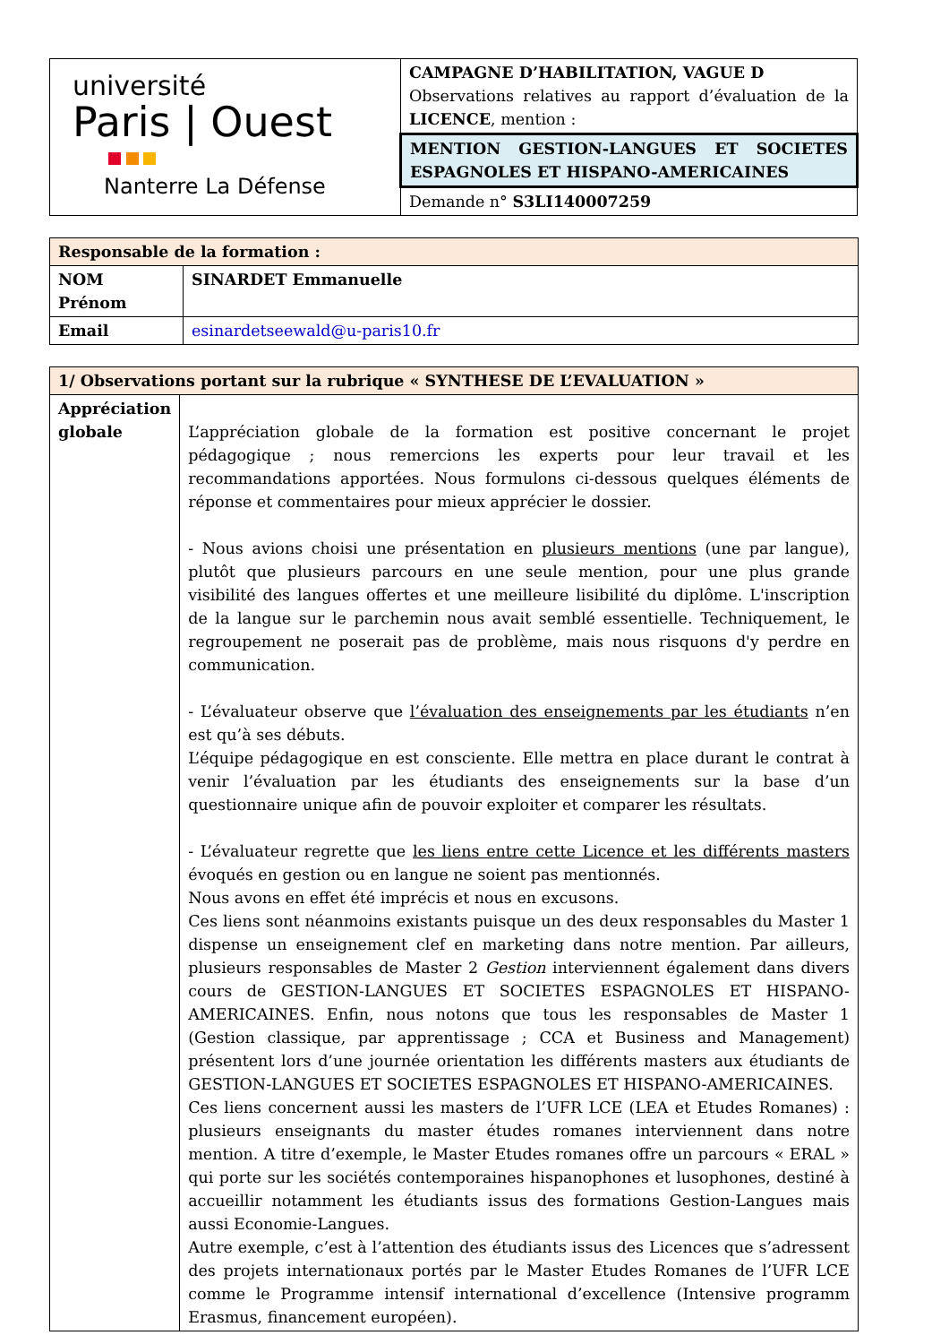| université Paris / Ouest Nanterre La Défense | CAMPAGNE D’HABILITATION, VAGUE D Observations relatives au rapport d’évaluation de la LICENCE , mention : |
| | MENTION GESTION-LANGUES ET SOCIETES ESPAGNOLES ET HISPANO-AMERICAINES |
| | Demande n° S3LI140007259 |
| Responsable de la formation : | |
| NOM Prénom | SINARDET Emmanuelle |
| Email | esinardetseewald@u-paris10.fr |
| 1/ Observations portant sur la rubrique « SYNTHESE DE L’EVALUATION » | |
| Appréciation globale | L’appréciation globale de la formation est positive concernant le projet pédagogique ; nous remercions les experts pour leur travail et les recommandations apportées. Nous formulons ci-dessous quelques éléments de réponse et commentaires pour mieux apprécier le dossier. - Nous avions choisi une présentation en plusieurs mentions (une par langue), plutôt que plusieurs parcours en une seule mention, pour une plus grande visibilité des langues offertes et une meilleure lisibilité du diplôme. L'inscription de la langue sur le parchemin nous avait semblé essentielle. Techniquement, le regroupement ne poserait pas de problème, mais nous risquons d'y perdre en communication. - L’évaluateur observe que l’évaluation des enseignements par les étudiants n’en est qu’à ses débuts. L’équipe pédagogique en est consciente. Elle mettra en place durant le contrat à venir l’évaluation par les étudiants des enseignements sur la base d’un questionnaire unique afin de pouvoir exploiter et comparer les résultats. - L’évaluateur regrette que les liens entre cette Licence et les différents masters évoqués en gestion ou en langue ne soient pas mentionnés. Nous avons en effet été imprécis et nous en excusons. Ces liens sont néanmoins existants puisque un des deux responsables du Master 1 dispense un enseignement clef en marketing dans notre mention. Par ailleurs, plusieurs responsables de Master 2 Gestion interviennent également dans divers cours de GESTION-LANGUES ET SOCIETES ESPAGNOLES ET HISPANO-AMERICAINES. Enfin, nous notons que tous les responsables de Master 1 (Gestion classique, par apprentissage ; CCA et Business and Management) présentent lors d’une journée orientation les différents masters aux étudiants de GESTION-LANGUES ET SOCIETES ESPAGNOLES ET HISPANO-AMERICAINES. Ces liens concernent aussi les masters de l’UFR LCE (LEA et Etudes Romanes) : plusieurs enseignants du master études romanes interviennent dans notre mention. A titre d’exemple, le Master Etudes romanes offre un parcours « ERAL » qui porte sur les sociétés contemporaines hispanophones et lusophones, destiné à accueillir notamment les étudiants issus des formations Gestion-Langues mais aussi Economie-Langues. Autre exemple, c’est à l’attention des étudiants issus des Licences que s’adressent des projets internationaux portés par le Master Etudes Romanes de l’UFR LCE comme le Programme intensif international d’excellence (Intensive programm Erasmus, financement européen). |